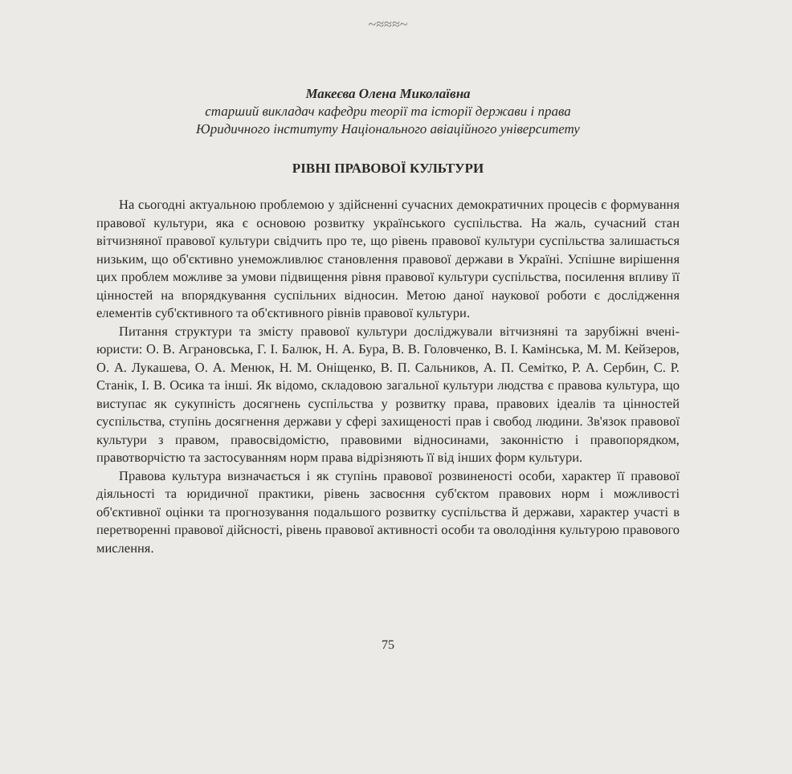~≈≈≈~
Макеєва Олена Миколаївна
старший викладач кафедри теорії та історії держави і права
Юридичного інституту Національного авіаційного університету
РІВНІ ПРАВОВОЇ КУЛЬТУРИ
На сьогодні актуальною проблемою у здійсненні сучасних демократичних процесів є формування правової культури, яка є основою розвитку українського суспільства. На жаль, сучасний стан вітчизняної правової культури свідчить про те, що рівень правової культури суспільства залишається низьким, що об'єктивно унеможливлює становлення правової держави в Україні. Успішне вирішення цих проблем можливе за умови підвищення рівня правової культури суспільства, посилення впливу її цінностей на впорядкування суспільних відносин. Метою даної наукової роботи є дослідження елементів суб'єктивного та об'єктивного рівнів правової культури.
Питання структури та змісту правової культури досліджували вітчизняні та зарубіжні вчені-юристи: О. В. Аграновська, Г. І. Балюк, Н. А. Бура, В. В. Головченко, В. І. Камінська, М. М. Кейзеров, О. А. Лукашева, О. А. Менюк, Н. М. Оніщенко, В. П. Сальников, А. П. Семітко, Р. А. Сербин, С. Р. Станік, І. В. Осика та інші. Як відомо, складовою загальної культури людства є правова культура, що виступає як сукупність досягнень суспільства у розвитку права, правових ідеалів та цінностей суспільства, ступінь досягнення держави у сфері захищеності прав і свобод людини. Зв'язок правової культури з правом, правосвідомістю, правовими відносинами, законністю і правопорядком, правотворчістю та застосуванням норм права відрізняють її від інших форм культури.
Правова культура визначається і як ступінь правової розвиненості особи, характер її правової діяльності та юридичної практики, рівень засвоєння суб'єктом правових норм і можливості об'єктивної оцінки та прогнозування подальшого розвитку суспільства й держави, характер участі в перетворенні правової дійсності, рівень правової активності особи та оволодіння культурою правового мислення.
75